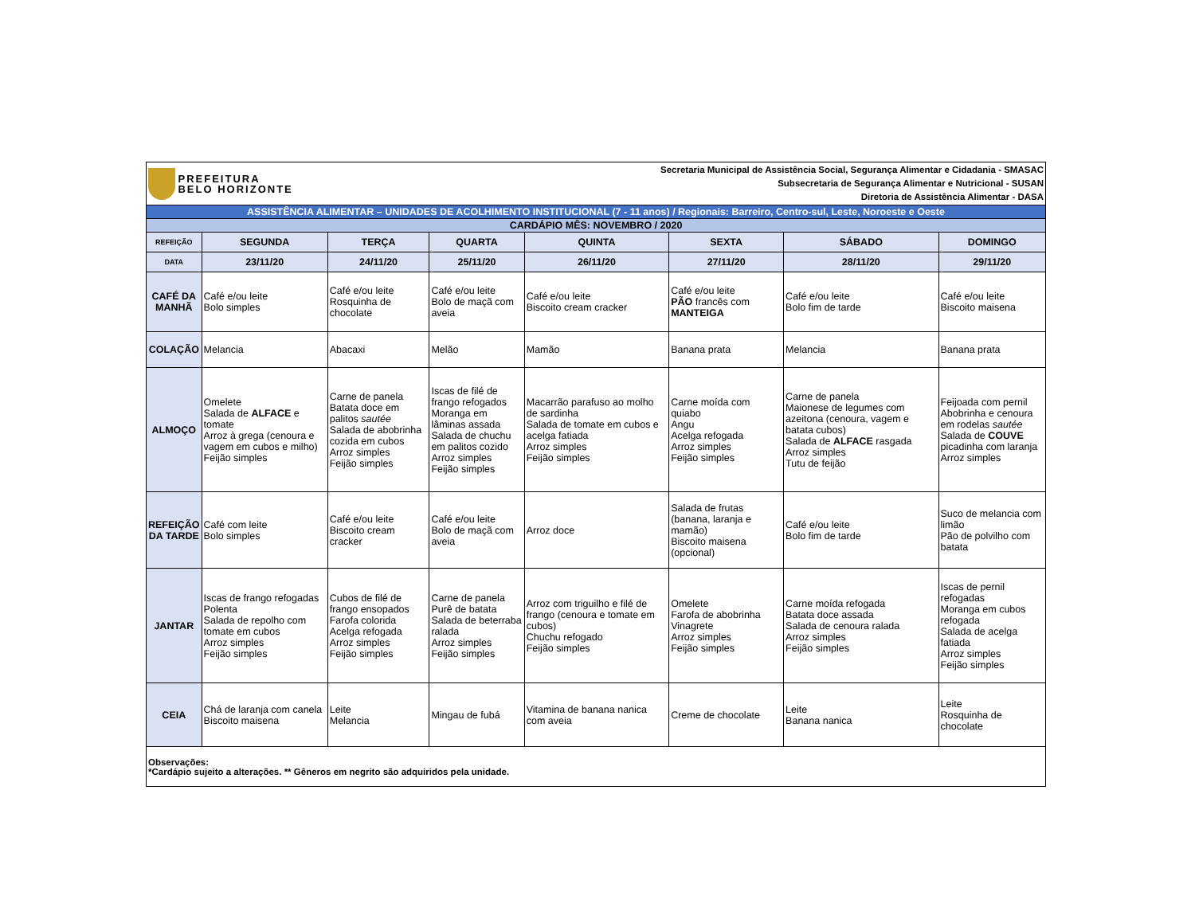| PREFEITURA BELO HORIZONTE | | | Secretaria Municipal de Assistência Social, Segurança Alimentar e Cidadania - SMASAC Subsecretaria de Segurança Alimentar e Nutricional - SUSAN Diretoria de Assistência Alimentar - DASA | | | | |
| ASSISTÊNCIA ALIMENTAR – UNIDADES DE ACOLHIMENTO INSTITUCIONAL (7 - 11 anos) / Regionais: Barreiro, Centro-sul, Leste, Noroeste e Oeste | | | | | | | |
| CARDÁPIO MÊS: NOVEMBRO / 2020 | | | | | | | |
| REFEIÇÃO | SEGUNDA | TERÇA | QUARTA | QUINTA | SEXTA | SÁBADO | DOMINGO |
| DATA | 23/11/20 | 24/11/20 | 25/11/20 | 26/11/20 | 27/11/20 | 28/11/20 | 29/11/20 |
| CAFÉ DA MANHÃ | Café e/ou leite Bolo simples | Café e/ou leite Rosquinha de chocolate | Café e/ou leite Bolo de maçã com aveia | Café e/ou leite Biscoito cream cracker | Café e/ou leite PÃO francês com MANTEIGA | Café e/ou leite Bolo fim de tarde | Café e/ou leite Biscoito maisena |
| COLAÇÃO | Melancia | Abacaxi | Melão | Mamão | Banana prata | Melancia | Banana prata |
| ALMOÇO | Omelete Salada de ALFACE e tomate Arroz à grega (cenoura e vagem em cubos e milho) Feijão simples | Carne de panela Batata doce em palitos sautée Salada de abobrinha cozida em cubos Arroz simples Feijão simples | Iscas de filé de frango refogados Moranga em lâminas assada Salada de chuchu em palitos cozido Arroz simples Feijão simples | Macarrão parafuso ao molho de sardinha Salada de tomate em cubos e acelga fatiada Arroz simples Feijão simples | Carne moída com quiabo Angu Acelga refogada Arroz simples Feijão simples | Carne de panela Maionese de legumes com azeitona (cenoura, vagem e batata cubos) Salada de ALFACE rasgada Arroz simples Tutu de feijão | Feijoada com pernil Abobrinha e cenoura em rodelas sautée Salada de COUVE picadinha com laranja Arroz simples |
| REFEIÇÃO DA TARDE | Café com leite Bolo simples | Café e/ou leite Biscoito cream cracker | Café e/ou leite Bolo de maçã com aveia | Arroz doce | Salada de frutas (banana, laranja e mamão) Biscoito maisena (opcional) | Café e/ou leite Bolo fim de tarde | Suco de melancia com limão Pão de polvilho com batata |
| JANTAR | Iscas de frango refogadas Polenta Salada de repolho com tomate em cubos Arroz simples Feijão simples | Cubos de filé de frango ensopados Farofa colorida Acelga refogada Arroz simples Feijão simples | Carne de panela Purê de batata Salada de beterraba ralada Arroz simples Feijão simples | Arroz com triguilho e filé de frango (cenoura e tomate em cubos) Chuchu refogado Feijão simples | Omelete Farofa de abobrinha Vinagrete Arroz simples Feijão simples | Carne moída refogada Batata doce assada Salada de cenoura ralada Arroz simples Feijão simples | Iscas de pernil refogadas Moranga em cubos refogada Salada de acelga fatiada Arroz simples Feijão simples |
| CEIA | Chá de laranja com canela Biscoito maisena | Leite Melancia | Mingau de fubá | Vitamina de banana nanica com aveia | Creme de chocolate | Leite Banana nanica | Leite Rosquinha de chocolate |
| Observações: *Cardápio sujeito a alterações. ** Gêneros em negrito são adquiridos pela unidade. | | | | | | | |